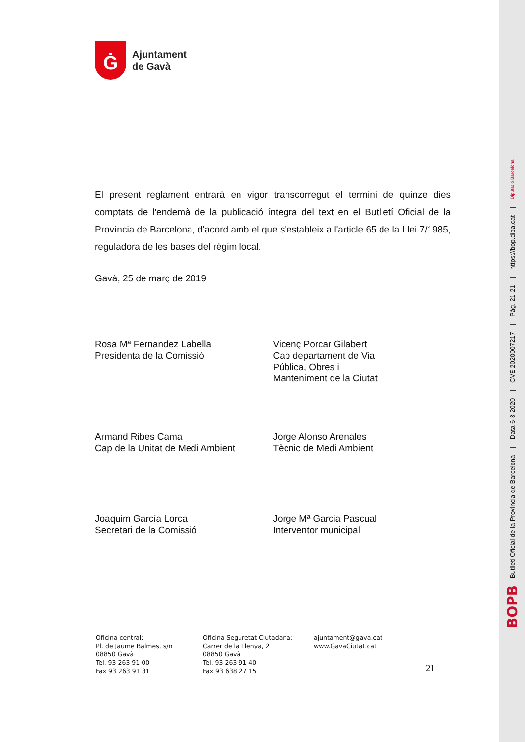Ġ
Ajuntament
de Gavà
El present reglament entrarà en vigor transcorregut el termini de quinze dies comptats de l'endemà de la publicació íntegra del text en el Butlletí Oficial de la Província de Barcelona, d'acord amb el que s'estableix a l'article 65 de la Llei 7/1985, reguladora de les bases del règim local.
Gavà, 25 de març de 2019
Rosa Mª Fernandez Labella
Presidenta de la Comissió
Vicenç Porcar Gilabert
Cap departament de Via
Pública, Obres i
Manteniment de la Ciutat
Armand Ribes Cama
Cap de la Unitat de Medi Ambient
Jorge Alonso Arenales
Tècnic de Medi Ambient
Joaquim García Lorca
Secretari de la Comissió
Jorge Mª Garcia Pascual
Interventor municipal
Oficina central:
Pl. de Jaume Balmes, s/n
08850 Gavà
Tel. 93 263 91 00
Fax 93 263 91 31
Oficina Seguretat Ciutadana:
Carrer de la Llenya, 2
08850 Gavà
Tel. 93 263 91 40
Fax 93 638 27 15
ajuntament@gava.cat
www.GavaCiutat.cat
21
BOPB Butlletí Oficial de la Província de Barcelona | Data 6-3-2020 | CVE 2020007217 | Pàg. 21-21 | https://bop.diba.cat | Diputació Barcelona